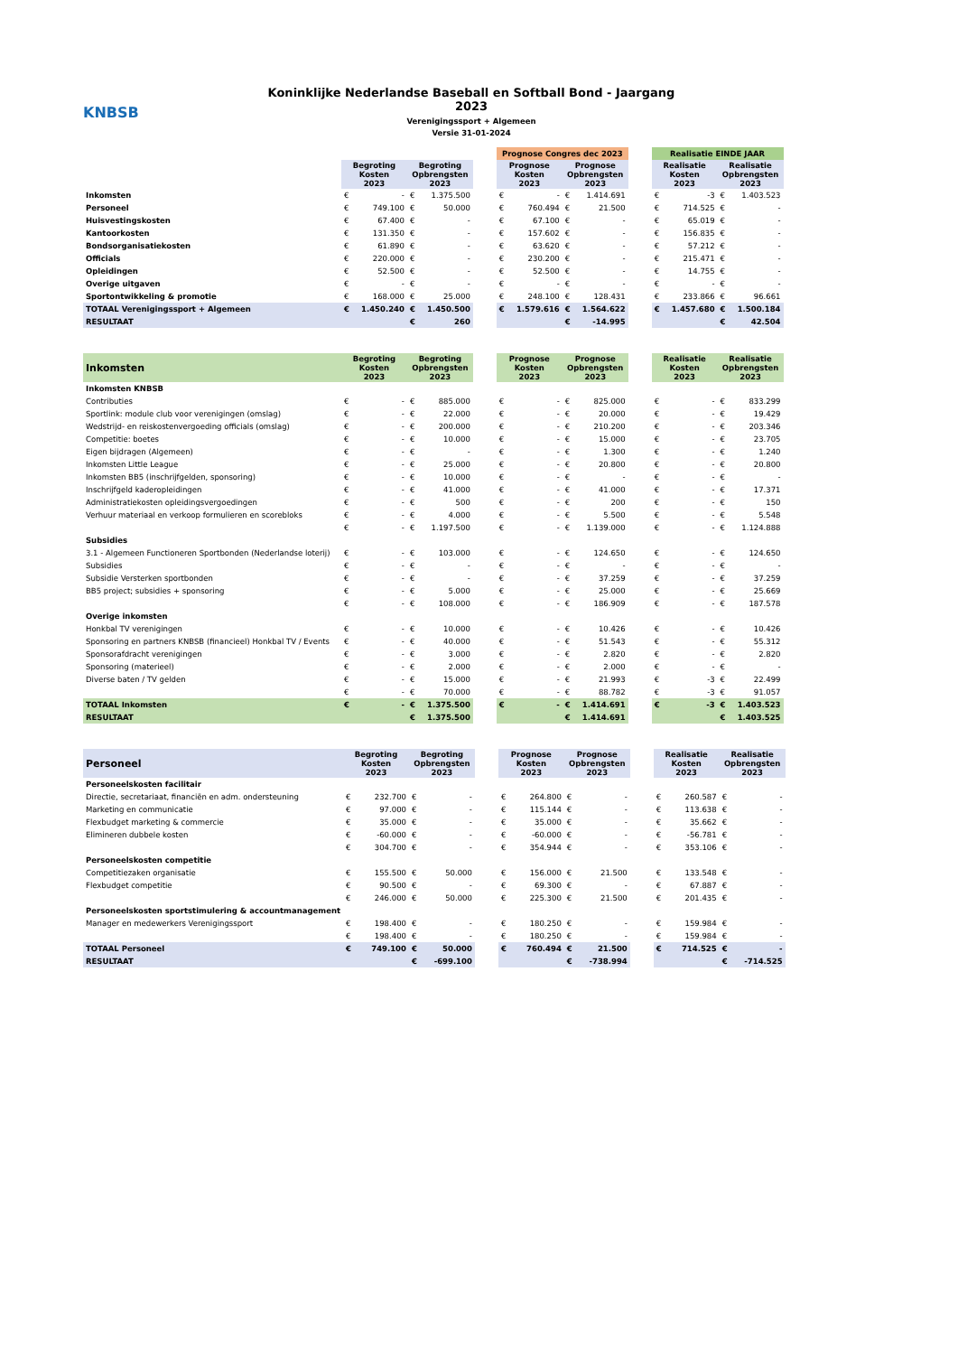KNBSB
Koninklijke Nederlandse Baseball en Softball Bond - Jaargang 2023
Verenigingssport + Algemeen
Versie 31-01-2024
| | | | | | | Prognose Congres dec 2023 | | | | | Realisatie EINDE JAAR | | | |
| --- | --- | --- | --- | --- | --- | --- | --- | --- | --- | --- | --- | --- | --- | --- |
| | Begroting Kosten 2023 | | Begroting Opbrengsten 2023 | | | Prognose Kosten 2023 | | Prognose Opbrengsten 2023 | | | Realisatie Kosten 2023 | | Realisatie Opbrengsten 2023 | |
| Inkomsten | € | - | € | 1.375.500 | | € | - | € | 1.414.691 | | € | -3 | € | 1.403.523 |
| Personeel | € | 749.100 | € | 50.000 | | € | 760.494 | € | 21.500 | | € | 714.525 | € | - |
| Huisvestingskosten | € | 67.400 | € | - | | € | 67.100 | € | - | | € | 65.019 | € | - |
| Kantoorkosten | € | 131.350 | € | - | | € | 157.602 | € | - | | € | 156.835 | € | - |
| Bondsorganisatiekosten | € | 61.890 | € | - | | € | 63.620 | € | - | | € | 57.212 | € | - |
| Officials | € | 220.000 | € | - | | € | 230.200 | € | - | | € | 215.471 | € | - |
| Opleidingen | € | 52.500 | € | - | | € | 52.500 | € | - | | € | 14.755 | € | - |
| Overige uitgaven | € | - | € | - | | € | - | € | - | | € | - | € | - |
| Sportontwikkeling & promotie | € | 168.000 | € | 25.000 | | € | 248.100 | € | 128.431 | | € | 233.866 | € | 96.661 |
| TOTAAL Verenigingssport + Algemeen | € | 1.450.240 | € | 1.450.500 | | € | 1.579.616 | € | 1.564.622 | | € | 1.457.680 | € | 1.500.184 |
| RESULTAAT | | | € | 260 | | | | € | -14.995 | | | | € | 42.504 |
| Inkomsten | Begroting Kosten 2023 | | Begroting Opbrengsten 2023 | | | Prognose Kosten 2023 | | Prognose Opbrengsten 2023 | | | Realisatie Kosten 2023 | | Realisatie Opbrengsten 2023 | |
| --- | --- | --- | --- | --- | --- | --- | --- | --- | --- | --- | --- | --- | --- | --- |
| Inkomsten KNBSB | | | | | | | | | | | | | | |
| Contributies | € | - | € | 885.000 | | € | - | € | 825.000 | | € | - | € | 833.299 |
| Sportlink: module club voor verenigingen (omslag) | € | - | € | 22.000 | | € | - | € | 20.000 | | € | - | € | 19.429 |
| Wedstrijd- en reiskostenvergoeding officials (omslag) | € | - | € | 200.000 | | € | - | € | 210.200 | | € | - | € | 203.346 |
| Competitie: boetes | € | - | € | 10.000 | | € | - | € | 15.000 | | € | - | € | 23.705 |
| Eigen bijdragen (Algemeen) | € | - | € | - | | € | - | € | 1.300 | | € | - | € | 1.240 |
| Inkomsten Little League | € | - | € | 25.000 | | € | - | € | 20.800 | | € | - | € | 20.800 |
| Inkomsten BB5 (inschrijfgelden, sponsoring) | € | - | € | 10.000 | | € | - | € | - | | € | - | € | - |
| Inschrijfgeld kaderopleidingen | € | - | € | 41.000 | | € | - | € | 41.000 | | € | - | € | 17.371 |
| Administratiekosten opleidingsvergoedingen | € | - | € | 500 | | € | - | € | 200 | | € | - | € | 150 |
| Verhuur materiaal en verkoop formulieren en scorebloks | € | - | € | 4.000 | | € | - | € | 5.500 | | € | - | € | 5.548 |
| | € | - | € | 1.197.500 | | € | - | € | 1.139.000 | | € | - | € | 1.124.888 |
| Subsidies | | | | | | | | | | | | | | |
| 3.1 - Algemeen Functioneren Sportbonden (Nederlandse loterij) | € | - | € | 103.000 | | € | - | € | 124.650 | | € | - | € | 124.650 |
| Subsidies | € | - | € | - | | € | - | € | - | | € | - | € | - |
| Subsidie Versterken sportbonden | € | - | € | - | | € | - | € | 37.259 | | € | - | € | 37.259 |
| BB5 project; subsidies + sponsoring | € | - | € | 5.000 | | € | - | € | 25.000 | | € | - | € | 25.669 |
| | € | - | € | 108.000 | | € | - | € | 186.909 | | € | - | € | 187.578 |
| Overige inkomsten | | | | | | | | | | | | | | |
| Honkbal TV verenigingen | € | - | € | 10.000 | | € | - | € | 10.426 | | € | - | € | 10.426 |
| Sponsoring en partners KNBSB (financieel) Honkbal TV / Events | € | - | € | 40.000 | | € | - | € | 51.543 | | € | - | € | 55.312 |
| Sponsorafdracht verenigingen | € | - | € | 3.000 | | € | - | € | 2.820 | | € | - | € | 2.820 |
| Sponsoring (materieel) | € | - | € | 2.000 | | € | - | € | 2.000 | | € | - | € | - |
| Diverse baten / TV gelden | € | - | € | 15.000 | | € | - | € | 21.993 | | € | -3 | € | 22.499 |
| | € | - | € | 70.000 | | € | - | € | 88.782 | | € | -3 | € | 91.057 |
| TOTAAL Inkomsten | € | - | € | 1.375.500 | | € | - | € | 1.414.691 | | € | -3 | € | 1.403.523 |
| RESULTAAT | | | € | 1.375.500 | | | | € | 1.414.691 | | | | € | 1.403.525 |
| Personeel | Begroting Kosten 2023 | | Begroting Opbrengsten 2023 | | | Prognose Kosten 2023 | | Prognose Opbrengsten 2023 | | | Realisatie Kosten 2023 | | Realisatie Opbrengsten 2023 | |
| --- | --- | --- | --- | --- | --- | --- | --- | --- | --- | --- | --- | --- | --- | --- |
| Personeelskosten facilitair | | | | | | | | | | | | | | |
| Directie, secretariaat, financiën en adm. ondersteuning | € | 232.700 | € | - | | € | 264.800 | € | - | | € | 260.587 | € | - |
| Marketing en communicatie | € | 97.000 | € | - | | € | 115.144 | € | - | | € | 113.638 | € | - |
| Flexbudget marketing & commercie | € | 35.000 | € | - | | € | 35.000 | € | - | | € | 35.662 | € | - |
| Elimineren dubbele kosten | € | -60.000 | € | - | | € | -60.000 | € | - | | € | -56.781 | € | - |
| | € | 304.700 | € | - | | € | 354.944 | € | - | | € | 353.106 | € | - |
| Personeelskosten competitie | | | | | | | | | | | | | | |
| Competitiezaken organisatie | € | 155.500 | € | 50.000 | | € | 156.000 | € | 21.500 | | € | 133.548 | € | - |
| Flexbudget competitie | € | 90.500 | € | - | | € | 69.300 | € | - | | € | 67.887 | € | - |
| | € | 246.000 | € | 50.000 | | € | 225.300 | € | 21.500 | | € | 201.435 | € | - |
| Personeelskosten sportstimulering & accountmanagement | | | | | | | | | | | | | | |
| Manager en medewerkers Verenigingssport | € | 198.400 | € | - | | € | 180.250 | € | - | | € | 159.984 | € | - |
| | € | 198.400 | € | - | | € | 180.250 | € | - | | € | 159.984 | € | - |
| TOTAAL Personeel | € | 749.100 | € | 50.000 | | € | 760.494 | € | 21.500 | | € | 714.525 | € | - |
| RESULTAAT | | | € | -699.100 | | | | € | -738.994 | | | | € | -714.525 |